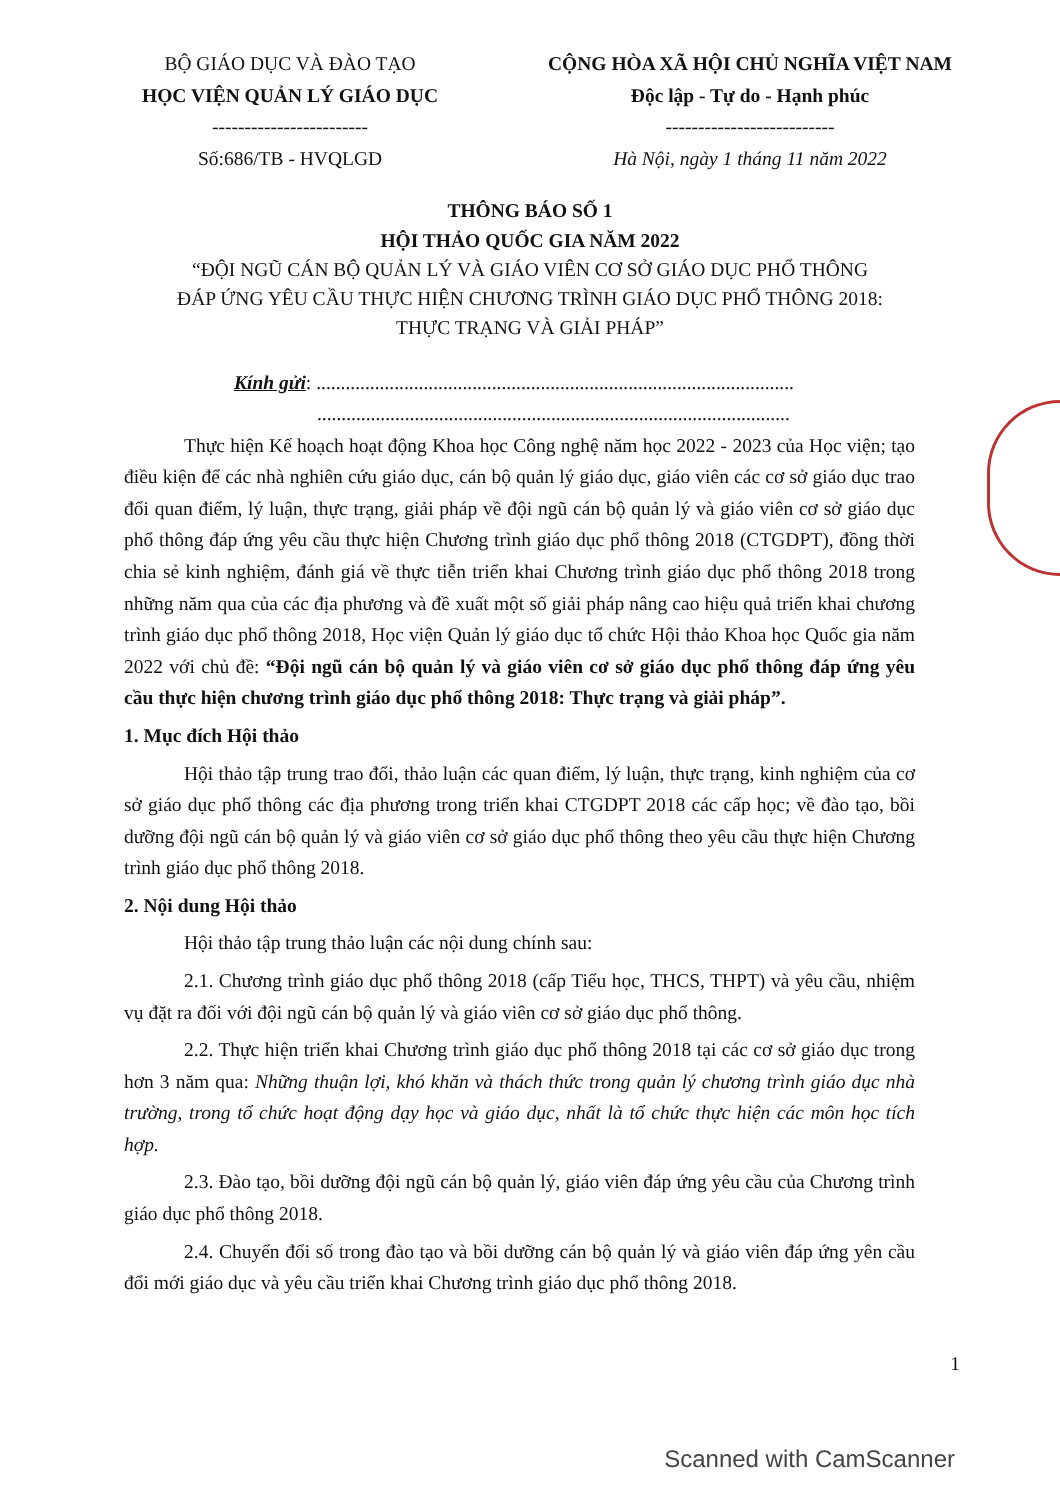BỘ GIÁO DỤC VÀ ĐÀO TẠO
HỌC VIỆN QUẢN LÝ GIÁO DỤC
------------------------
Số:686/TB - HVQLGD
CỘNG HÒA XÃ HỘI CHỦ NGHĨA VIỆT NAM
Độc lập - Tự do - Hạnh phúc
--------------------------
Hà Nội, ngày 1 tháng 11 năm 2022
THÔNG BÁO SỐ 1
HỘI THẢO QUỐC GIA NĂM 2022
“ĐỘI NGŨ CÁN BỘ QUẢN LÝ VÀ GIÁO VIÊN CƠ SỞ GIÁO DỤC PHỔ THÔNG
ĐÁP ỨNG YÊU CẦU THỰC HIỆN CHƯƠNG TRÌNH GIÁO DỤC PHỔ THÔNG 2018:
THỰC TRẠNG VÀ GIẢI PHÁP”
Kính gửi: ..................................................................................................
.................................................................................................
Thực hiện Kế hoạch hoạt động Khoa học Công nghệ năm học 2022 - 2023 của Học viện; tạo điều kiện để các nhà nghiên cứu giáo dục, cán bộ quản lý giáo dục, giáo viên các cơ sở giáo dục trao đổi quan điểm, lý luận, thực trạng, giải pháp về đội ngũ cán bộ quản lý và giáo viên cơ sở giáo dục phổ thông đáp ứng yêu cầu thực hiện Chương trình giáo dục phổ thông 2018 (CTGDPT), đồng thời chia sẻ kinh nghiệm, đánh giá về thực tiễn triển khai Chương trình giáo dục phổ thông 2018 trong những năm qua của các địa phương và đề xuất một số giải pháp nâng cao hiệu quả triển khai chương trình giáo dục phổ thông 2018, Học viện Quản lý giáo dục tổ chức Hội thảo Khoa học Quốc gia năm 2022 với chủ đề: “Đội ngũ cán bộ quản lý và giáo viên cơ sở giáo dục phổ thông đáp ứng yêu cầu thực hiện chương trình giáo dục phổ thông 2018: Thực trạng và giải pháp”.
1. Mục đích Hội thảo
Hội thảo tập trung trao đổi, thảo luận các quan điểm, lý luận, thực trạng, kinh nghiệm của cơ sở giáo dục phổ thông các địa phương trong triển khai CTGDPT 2018 các cấp học; về đào tạo, bồi dưỡng đội ngũ cán bộ quản lý và giáo viên cơ sở giáo dục phổ thông theo yêu cầu thực hiện Chương trình giáo dục phổ thông 2018.
2. Nội dung Hội thảo
Hội thảo tập trung thảo luận các nội dung chính sau:
2.1. Chương trình giáo dục phổ thông 2018 (cấp Tiểu học, THCS, THPT) và yêu cầu, nhiệm vụ đặt ra đối với đội ngũ cán bộ quản lý và giáo viên cơ sở giáo dục phổ thông.
2.2. Thực hiện triển khai Chương trình giáo dục phổ thông 2018 tại các cơ sở giáo dục trong hơn 3 năm qua: Những thuận lợi, khó khăn và thách thức trong quản lý chương trình giáo dục nhà trường, trong tổ chức hoạt động dạy học và giáo dục, nhất là tổ chức thực hiện các môn học tích hợp.
2.3. Đào tạo, bồi dưỡng đội ngũ cán bộ quản lý, giáo viên đáp ứng yêu cầu của Chương trình giáo dục phổ thông 2018.
2.4. Chuyển đổi số trong đào tạo và bồi dưỡng cán bộ quản lý và giáo viên đáp ứng yên cầu đổi mới giáo dục và yêu cầu triển khai Chương trình giáo dục phổ thông 2018.
1
Scanned with CamScanner